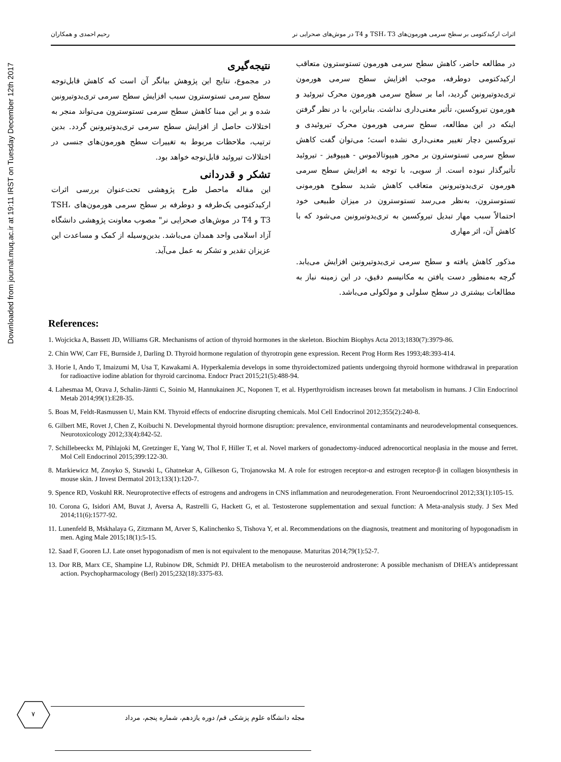Downloaded from journal.muq.ac.ir at 19:11 IRST on Tuesday December 12th 2017
اثرات ارکیدکتومی بر سطح سرمی هورمون‌های TSH، T3 و T4 در موش‌های صحرایی نر رحیم احمدی و همکاران
در مطالعه حاضر، کاهش سطح سرمی هورمون تستوسترون متعاقب ارکیدکتومی دوطرفه، موجب افزایش سطح سرمی هورمون تری‌یدوتیرونین گردید، اما بر سطح سرمی هورمون محرک تیروئید و هورمون تیروکسین، تأثیر معنی‌داری نداشت. بنابراین، با در نظر گرفتن اینکه در این مطالعه، سطح سرمی هورمون محرک تیروئیدی و تیروکسین دچار تغییر معنی‌داری نشده است؛ می‌توان گفت کاهش سطح سرمی تستوسترون بر محور هیپوتالاموس - هیپوفیز - تیروئید تأثیرگذار نبوده است. از سویی، با توجه به افزایش سطح سرمی هورمون تری‌یدوتیرونین متعاقب کاهش شدید سطوح هورمونی تستوسترون، به‌نظر می‌رسد تستوسترون در میزان طبیعی خود احتمالاً سبب مهار تبدیل تیروکسین به تری‌یدوتیرونین می‌شود که با کاهش آن، اثر مهاری
مذکور کاهش یافته و سطح سرمی تری‌یدوتیرونین افزایش می‌یابد. گرچه به‌منظور دست یافتن به مکانیسم دقیق، در این زمینه نیاز به مطالعات بیشتری در سطح سلولی و مولکولی می‌باشد.
نتیجه‌گیری
در مجموع، نتایج این پژوهش بیانگر آن است که کاهش قابل‌توجه سطح سرمی تستوسترون سبب افزایش سطح سرمی تری‌یدوتیرونین شده و بر این مبنا کاهش سطح سرمی تستوسترون می‌تواند منجر به اختلالات حاصل از افزایش سطح سرمی تری‌یدوتیرونین گردد. بدین ترتیب، ملاحظات مربوط به تغییرات سطح هورمون‌های جنسی در اختلالات تیروئید قابل‌توجه خواهد بود.
تشکر و قدردانی
این مقاله ماحصل طرح پژوهشی تحت‌عنوان بررسی اثرات ارکیدکتومی یک‌طرفه و دوطرفه بر سطح سرمی هورمون‌های TSH، T3 و T4 در موش‌های صحرایی نر" مصوب معاونت پژوهشی دانشگاه آزاد اسلامی واحد همدان می‌باشد. بدین‌وسیله از کمک و مساعدت این عزیزان تقدیر و تشکر به عمل می‌آید.
References:
1. Wojcicka A, Bassett JD, Williams GR. Mechanisms of action of thyroid hormones in the skeleton. Biochim Biophys Acta 2013;1830(7):3979-86.
2. Chin WW, Carr FE, Burnside J, Darling D. Thyroid hormone regulation of thyrotropin gene expression. Recent Prog Horm Res 1993;48:393-414.
3. Horie I, Ando T, Imaizumi M, Usa T, Kawakami A. Hyperkalemia develops in some thyroidectomized patients undergoing thyroid hormone withdrawal in preparation for radioactive iodine ablation for thyroid carcinoma. Endocr Pract 2015;21(5):488-94.
4. Lahesmaa M, Orava J, Schalin-Jäntti C, Soinio M, Hannukainen JC, Noponen T, et al. Hyperthyroidism increases brown fat metabolism in humans. J Clin Endocrinol Metab 2014;99(1):E28-35.
5. Boas M, Feldt-Rasmussen U, Main KM. Thyroid effects of endocrine disrupting chemicals. Mol Cell Endocrinol 2012;355(2):240-8.
6. Gilbert ME, Rovet J, Chen Z, Koibuchi N. Developmental thyroid hormone disruption: prevalence, environmental contaminants and neurodevelopmental consequences. Neurotoxicology 2012;33(4):842-52.
7. Schillebeeckx M, Pihlajoki M, Gretzinger E, Yang W, Thol F, Hiller T, et al. Novel markers of gonadectomy-induced adrenocortical neoplasia in the mouse and ferret. Mol Cell Endocrinol 2015;399:122-30.
8. Markiewicz M, Znoyko S, Stawski L, Ghatnekar A, Gilkeson G, Trojanowska M. A role for estrogen receptor-α and estrogen receptor-β in collagen biosynthesis in mouse skin. J Invest Dermatol 2013;133(1):120-7.
9. Spence RD, Voskuhl RR. Neuroprotective effects of estrogens and androgens in CNS inflammation and neurodegeneration. Front Neuroendocrinol 2012;33(1):105-15.
10. Corona G, Isidori AM, Buvat J, Aversa A, Rastrelli G, Hackett G, et al. Testosterone supplementation and sexual function: A Meta-analysis study. J Sex Med 2014;11(6):1577-92.
11. Lunenfeld B, Mskhalaya G, Zitzmann M, Arver S, Kalinchenko S, Tishova Y, et al. Recommendations on the diagnosis, treatment and monitoring of hypogonadism in men. Aging Male 2015;18(1):5-15.
12. Saad F, Gooren LJ. Late onset hypogonadism of men is not equivalent to the menopause. Maturitas 2014;79(1):52-7.
13. Dor RB, Marx CE, Shampine LJ, Rubinow DR, Schmidt PJ. DHEA metabolism to the neurosteroid androsterone: A possible mechanism of DHEA’s antidepressant action. Psychopharmacology (Berl) 2015;232(18):3375-83.
۷
مجله دانشگاه علوم پزشکی قم/ دوره یازدهم، شماره پنجم، مرداد